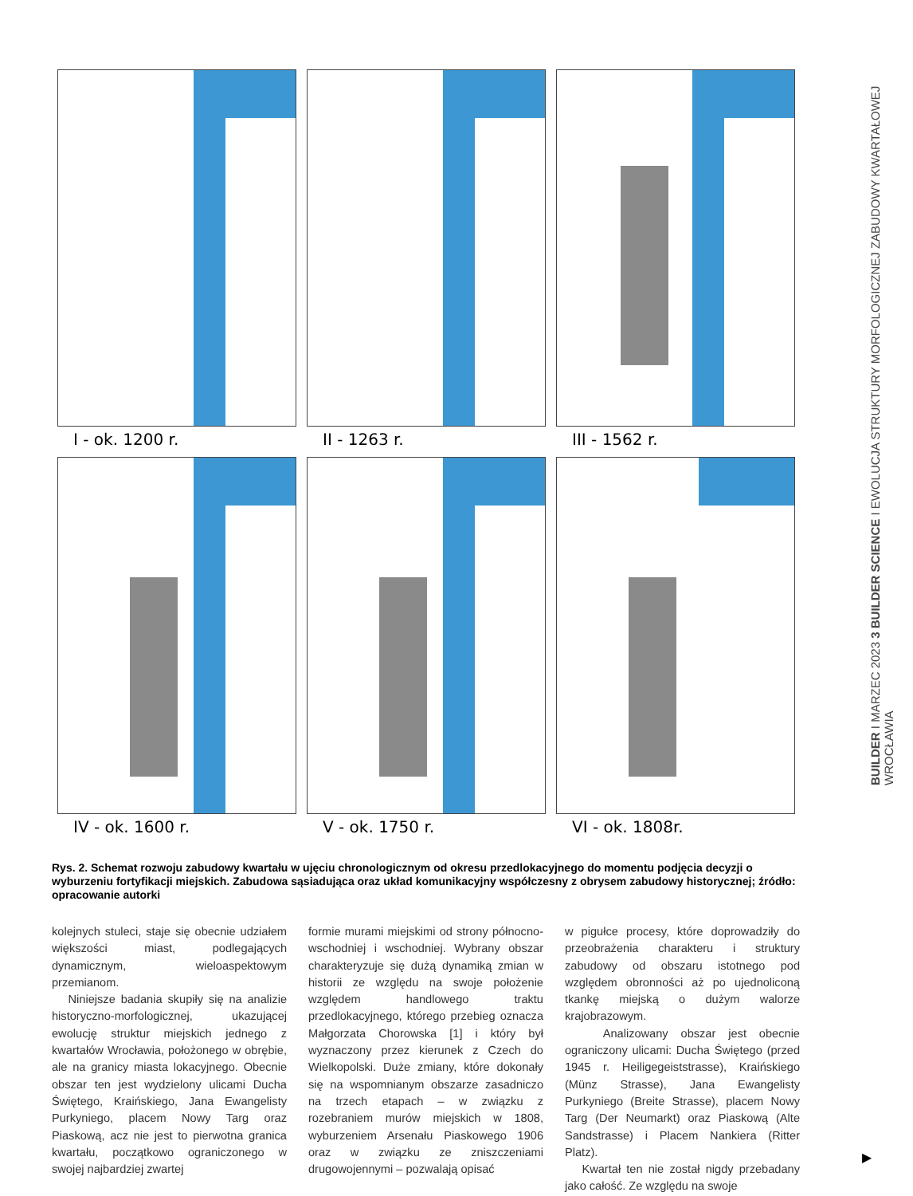I - ok. 1200 r.
II - 1263 r.
III - 1562 r.
IV - ok. 1600 r.
V - ok. 1750 r.
VI - ok. 1808r.
Rys. 2. Schemat rozwoju zabudowy kwartału w ujęciu chronologicznym od okresu przedlokacyjnego do momentu podjęcia decyzji o wyburzeniu fortyfikacji miejskich. Zabudowa sąsiadująca oraz układ komunikacyjny współczesny z obrysem zabudowy historycznej; źródło: opracowanie autorki
kolejnych stuleci, staje się obecnie udziałem większości miast, podlegających dynamicznym, wieloaspektowym przemianom.
Niniejsze badania skupiły się na analizie historyczno-morfologicznej, ukazującej ewolucję struktur miejskich jednego z kwartałów Wrocławia, położonego w obrębie, ale na granicy miasta lokacyjnego. Obecnie obszar ten jest wydzielony ulicami Ducha Świętego, Kraińskiego, Jana Ewangelisty Purkyniego, placem Nowy Targ oraz Piaskową, acz nie jest to pierwotna granica kwartału, początkowo ograniczonego w swojej najbardziej zwartej
formie murami miejskimi od strony północno-wschodniej i wschodniej. Wybrany obszar charakteryzuje się dużą dynamiką zmian w historii ze względu na swoje położenie względem handlowego traktu przedlokacyjnego, którego przebieg oznacza Małgorzata Chorowska [1] i który był wyznaczony przez kierunek z Czech do Wielkopolski. Duże zmiany, które dokonały się na wspomnianym obszarze zasadniczo na trzech etapach – w związku z rozebraniem murów miejskich w 1808, wyburzeniem Arsenału Piaskowego 1906 oraz w związku ze zniszczeniami drugowojennymi – pozwalają opisać
w pigułce procesy, które doprowadziły do przeobrażenia charakteru i struktury zabudowy od obszaru istotnego pod względem obronności aż po ujednoliconą tkankę miejską o dużym walorze krajobrazowym.
Analizowany obszar jest obecnie ograniczony ulicami: Ducha Świętego (przed 1945 r. Heiligegeiststrasse), Kraińskiego (Münz Strasse), Jana Ewangelisty Purkyniego (Breite Strasse), placem Nowy Targ (Der Neumarkt) oraz Piaskową (Alte Sandstrasse) i Placem Nankiera (Ritter Platz).
Kwartał ten nie został nigdy przebadany jako całość. Ze względu na swoje
BUILDER I MARZEC 2023 3 BUILDER SCIENCE I EWOLUCJA STRUKTURY MORFOLOGICZNEJ ZABUDOWY KWARTAŁOWEJ WROCŁAWIA
▶